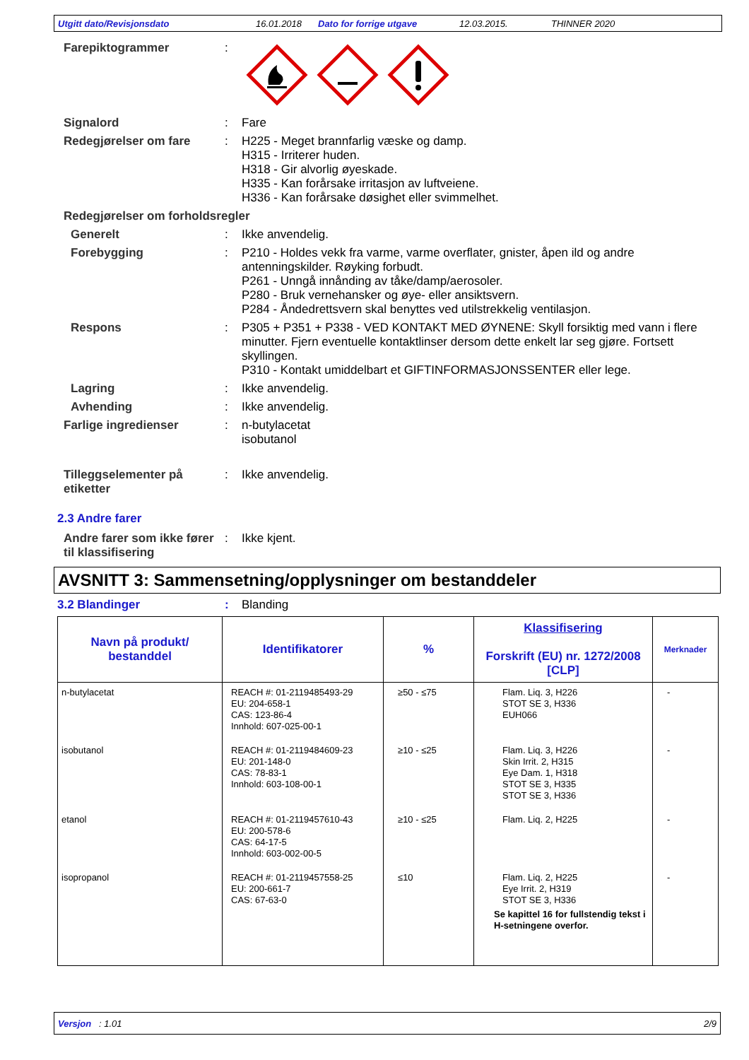Utgitt dato/Revisjonsdato 16.01.2018 Dato for forrige utgave 12.03.2015. THINNER 2020
Farepiktogrammer :
Signalord : Fare
Redegjørelser om fare : H225 - Meget brannfarlig væske og damp.
H315 - Irriterer huden.
H318 - Gir alvorlig øyeskade.
H335 - Kan forårsake irritasjon av luftveiene.
H336 - Kan forårsake døsighet eller svimmelhet.
Redegjørelser om forholdsregler
Generelt : Ikke anvendelig.
Forebygging : P210 - Holdes vekk fra varme, varme overflater, gnister, åpen ild og andre antenningskilder. Røyking forbudt.
P261 - Unngå innånding av tåke/damp/aerosoler.
P280 - Bruk vernehansker og øye- eller ansiktsvern.
P284 - Åndedrettsvern skal benyttes ved utilstrekkelig ventilasjon.
Respons : P305 + P351 + P338 - VED KONTAKT MED ØYNENE: Skyll forsiktig med vann i flere minutter. Fjern eventuelle kontaktlinser dersom dette enkelt lar seg gjøre. Fortsett skyllingen.
P310 - Kontakt umiddelbart et GIFTINFORMASJONSSENTER eller lege.
Lagring : Ikke anvendelig.
Avhending : Ikke anvendelig.
Farlige ingredienser : n-butylacetat
isobutanol
Tilleggselementer på etiketter
: Ikke anvendelig.
2.3 Andre farer
Andre farer som ikke fører til klassifisering
: Ikke kjent.
AVSNITT 3: Sammensetning/opplysninger om bestanddeler
3.2 Blandinger : Blanding
| Navn på produkt/ bestanddel | Identifikatorer | % | Klassifisering Forskrift (EU) nr. 1272/2008 [CLP] | Merknader |
| --- | --- | --- | --- | --- |
| n-butylacetat | REACH #: 01-2119485493-29 EU: 204-658-1 CAS: 123-86-4 Innhold: 607-025-00-1 | ≥50 - ≤75 | Flam. Liq. 3, H226 STOT SE 3, H336 EUH066 | - |
| isobutanol | REACH #: 01-2119484609-23 EU: 201-148-0 CAS: 78-83-1 Innhold: 603-108-00-1 | ≥10 - ≤25 | Flam. Liq. 3, H226 Skin Irrit. 2, H315 Eye Dam. 1, H318 STOT SE 3, H335 STOT SE 3, H336 | - |
| etanol | REACH #: 01-2119457610-43 EU: 200-578-6 CAS: 64-17-5 Innhold: 603-002-00-5 | ≥10 - ≤25 | Flam. Liq. 2, H225 | - |
| isopropanol | REACH #: 01-2119457558-25 EU: 200-661-7 CAS: 67-63-0 | ≤10 | Flam. Liq. 2, H225 Eye Irrit. 2, H319 STOT SE 3, H336 Se kapittel 16 for fullstendig tekst i H-setningene overfor. | - |
Versjon : 1.01 2/9